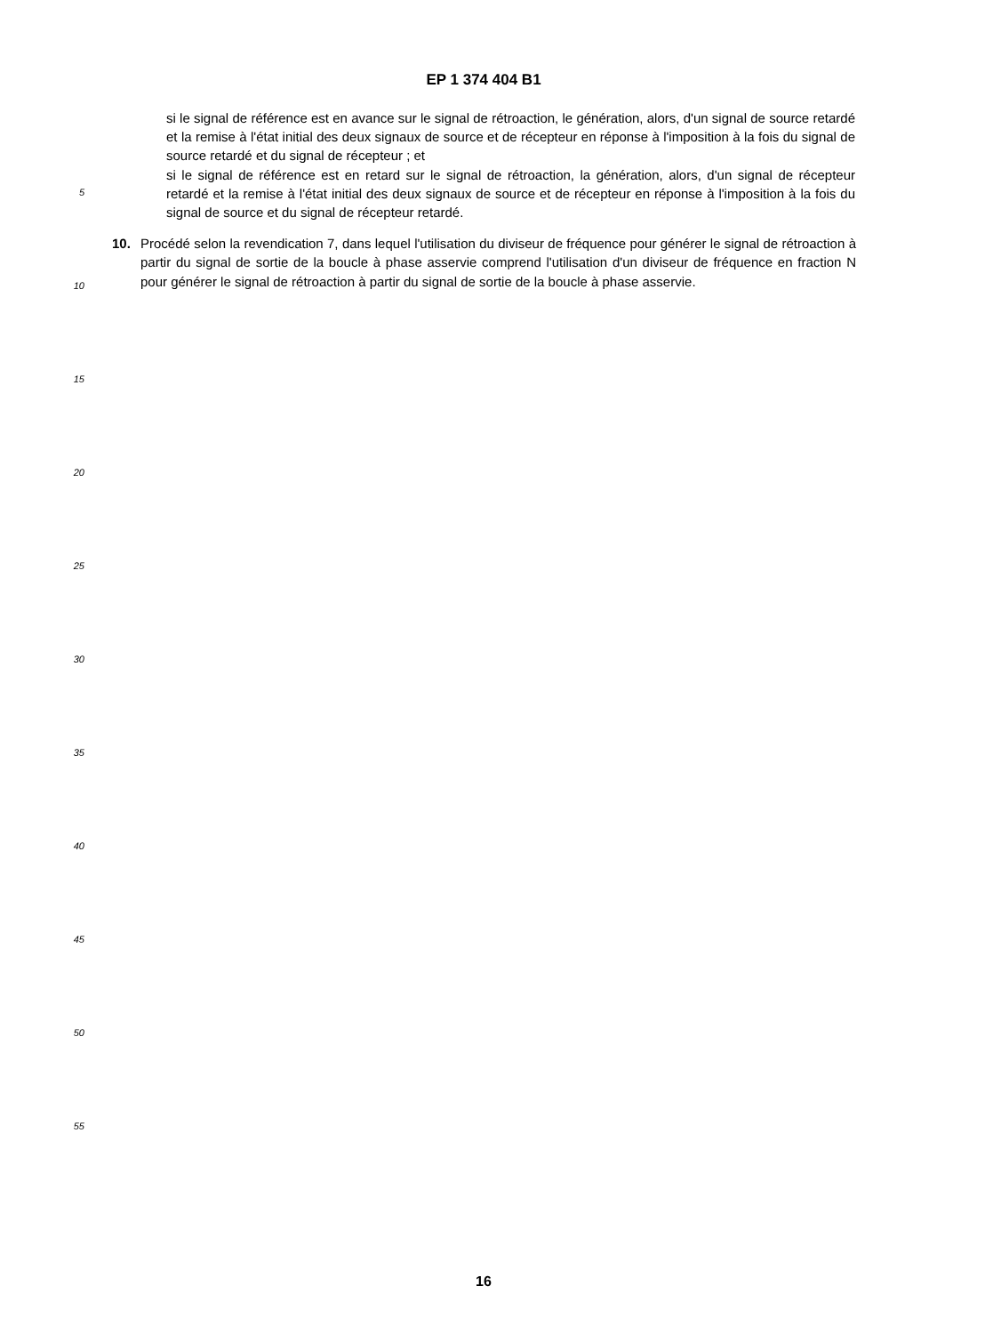EP 1 374 404 B1
si le signal de référence est en avance sur le signal de rétroaction, le génération, alors, d'un signal de source retardé et la remise à l'état initial des deux signaux de source et de récepteur en réponse à l'imposition à la fois du signal de source retardé et du signal de récepteur ; et
si le signal de référence est en retard sur le signal de rétroaction, la génération, alors, d'un signal de récepteur retardé et la remise à l'état initial des deux signaux de source et de récepteur en réponse à l'imposition à la fois du signal de source et du signal de récepteur retardé.
10. Procédé selon la revendication 7, dans lequel l'utilisation du diviseur de fréquence pour générer le signal de rétroaction à partir du signal de sortie de la boucle à phase asservie comprend l'utilisation d'un diviseur de fréquence en fraction N pour générer le signal de rétroaction à partir du signal de sortie de la boucle à phase asservie.
5
10
15
20
25
30
35
40
45
50
55
16